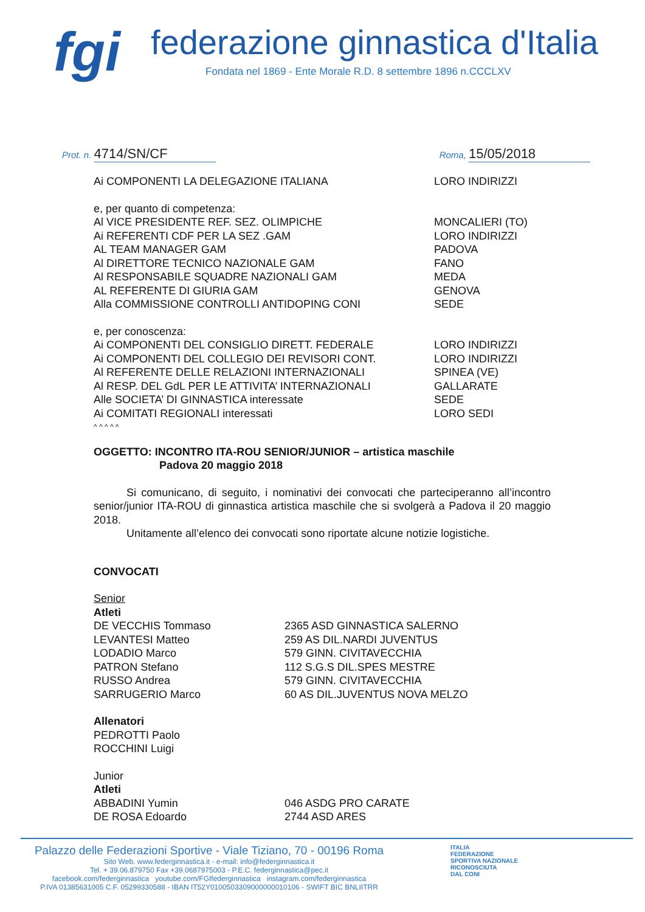fgi
federazione ginnastica d'Italia
Fondata nel 1869 - Ente Morale R.D. 8 settembre 1896 n.CCCLXV
Prot. n. 4714/SN/CF
Roma, 15/05/2018
Ai COMPONENTI LA DELEGAZIONE ITALIANA LORO INDIRIZZI
e, per quanto di competenza:
Al VICE PRESIDENTE REF. SEZ. OLIMPICHE
Ai REFERENTI CDF PER LA SEZ .GAM
AL TEAM MANAGER GAM
Al DIRETTORE TECNICO NAZIONALE GAM
Al RESPONSABILE SQUADRE NAZIONALI GAM
AL REFERENTE DI GIURIA GAM
Alla COMMISSIONE CONTROLLI ANTIDOPING CONI
MONCALIERI (TO)
LORO INDIRIZZI
PADOVA
FANO
MEDA
GENOVA
SEDE
e, per conoscenza:
Ai COMPONENTI DEL CONSIGLIO DIRETT. FEDERALE
Ai COMPONENTI DEL COLLEGIO DEI REVISORI CONT.
Al REFERENTE DELLE RELAZIONI INTERNAZIONALI
Al RESP. DEL GdL PER LE ATTIVITA’ INTERNAZIONALI
Alle SOCIETA’ DI GINNASTICA interessate
Ai COMITATI REGIONALI interessati
LORO INDIRIZZI
LORO INDIRIZZI
SPINEA (VE)
GALLARATE
SEDE
LORO SEDI
^ ^ ^ ^ ^
OGGETTO: INCONTRO ITA-ROU SENIOR/JUNIOR – artistica maschile
Padova 20 maggio 2018
   Si comunicano, di seguito, i nominativi dei convocati che parteciperanno all’incontro senior/junior ITA-ROU di ginnastica artistica maschile che si svolgerà a Padova il 20 maggio 2018.
   Unitamente all’elenco dei convocati sono riportate alcune notizie logistiche.
CONVOCATI
Senior
Atleti
| DE VECCHIS Tommaso | 2365 ASD GINNASTICA SALERNO |
| LEVANTESI Matteo | 259 AS DIL.NARDI JUVENTUS |
| LODADIO Marco | 579 GINN. CIVITAVECCHIA |
| PATRON Stefano | 112 S.G.S DIL.SPES MESTRE |
| RUSSO Andrea | 579 GINN. CIVITAVECCHIA |
| SARRUGERIO Marco | 60 AS DIL.JUVENTUS NOVA MELZO |
Allenatori
PEDROTTI Paolo
ROCCHINI Luigi
Junior
Atleti
| ABBADINI Yumin | 046 ASDG PRO CARATE |
| DE ROSA Edoardo | 2744 ASD ARES |
Palazzo delle Federazioni Sportive - Viale Tiziano, 70 - 00196 Roma
Sito Web. www.federginnastica.it - e-mail: info@federginnastica.it
Tel. + 39.06.879750 Fax +39.0687975003 - P.E.C. federginnastica@pec.it
facebook.com/federginnastica youtube.com/FGIfederginnastica instagram.com/federginnastica
P.IVA 01385631005 C.F. 05299330588 - IBAN IT52Y0100503309000000010106 - SWIFT BIC BNLIITRR
ITALIA
FEDERAZIONE
SPORTIVA NAZIONALE
RICONOSCIUTA
DAL CONI